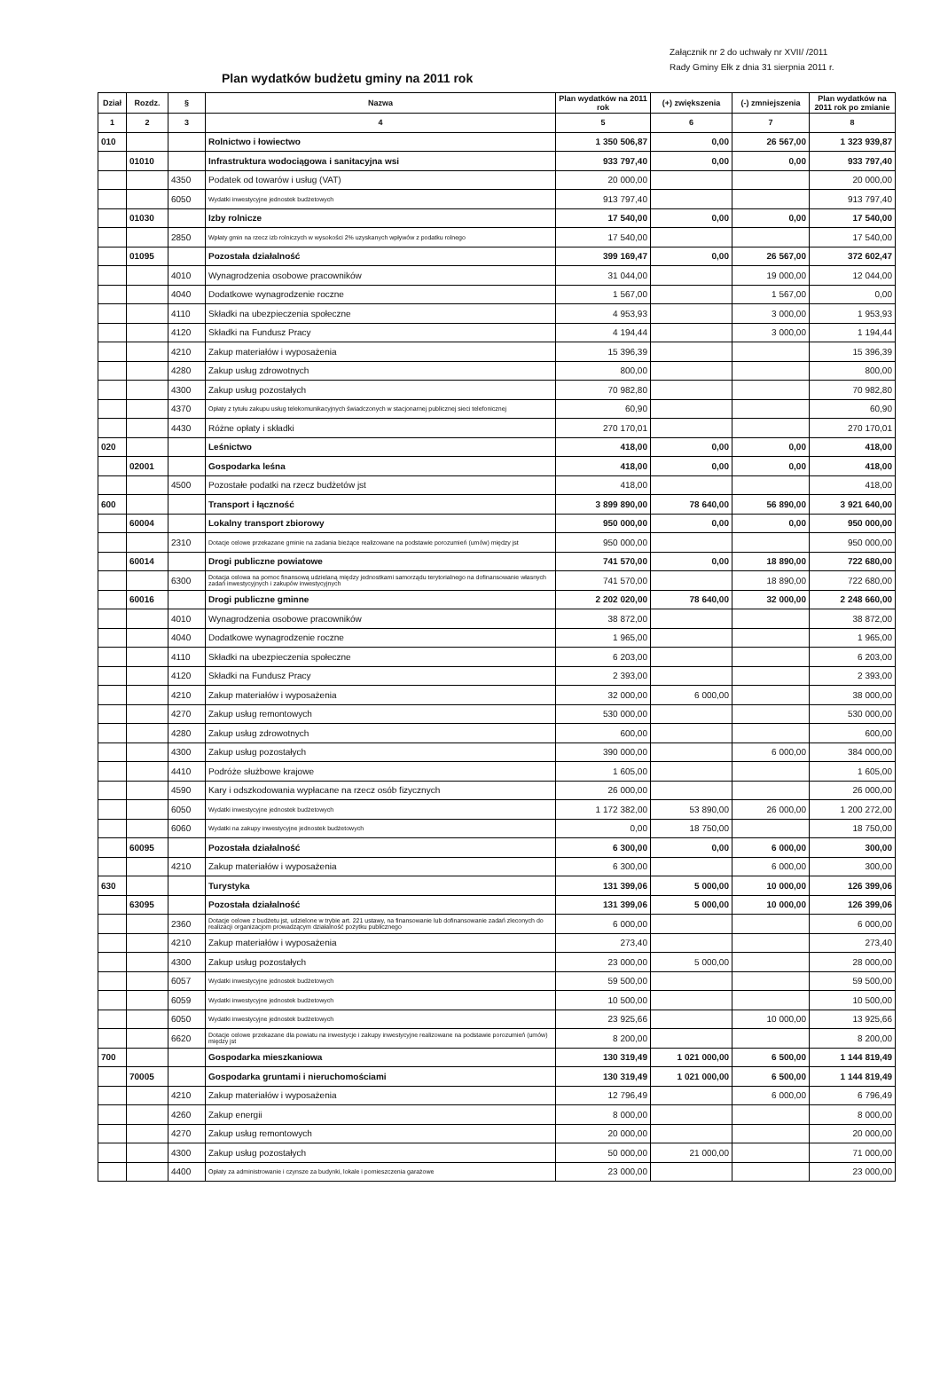Załącznik nr 2 do uchwały nr XVII/ /2011
Rady Gminy Ełk z dnia 31 sierpnia 2011 r.
Plan wydatków budżetu gminy na 2011 rok
| Dział | Rozdz. | § | Nazwa | Plan wydatków na 2011 rok | (+) zwiększenia | (-) zmniejszenia | Plan wydatków na 2011 rok po zmianie |
| --- | --- | --- | --- | --- | --- | --- | --- |
| 1 | 2 | 3 | 4 | 5 | 6 | 7 | 8 |
| 010 | | | Rolnictwo i łowiectwo | 1 350 506,87 | 0,00 | 26 567,00 | 1 323 939,87 |
| | 01010 | | Infrastruktura wodociągowa i sanitacyjna wsi | 933 797,40 | 0,00 | 0,00 | 933 797,40 |
| | | 4350 | Podatek od towarów i usług (VAT) | 20 000,00 | | | 20 000,00 |
| | | 6050 | Wydatki inwestycyjne jednostek budżetowych | 913 797,40 | | | 913 797,40 |
| | 01030 | | Izby rolnicze | 17 540,00 | 0,00 | 0,00 | 17 540,00 |
| | | 2850 | Wpłaty gmin na rzecz izb rolniczych w wysokości 2% uzyskanych wpływów z podatku rolnego | 17 540,00 | | | 17 540,00 |
| | 01095 | | Pozostała działalność | 399 169,47 | 0,00 | 26 567,00 | 372 602,47 |
| | | 4010 | Wynagrodzenia osobowe pracowników | 31 044,00 | | 19 000,00 | 12 044,00 |
| | | 4040 | Dodatkowe wynagrodzenie roczne | 1 567,00 | | 1 567,00 | 0,00 |
| | | 4110 | Składki na ubezpieczenia społeczne | 4 953,93 | | 3 000,00 | 1 953,93 |
| | | 4120 | Składki na Fundusz Pracy | 4 194,44 | | 3 000,00 | 1 194,44 |
| | | 4210 | Zakup materiałów i wyposażenia | 15 396,39 | | | 15 396,39 |
| | | 4280 | Zakup usług zdrowotnych | 800,00 | | | 800,00 |
| | | 4300 | Zakup usług pozostałych | 70 982,80 | | | 70 982,80 |
| | | 4370 | Opłaty z tytułu zakupu usług telekomunikacyjnych świadczonych w stacjonarnej publicznej sieci telefonicznej | 60,90 | | | 60,90 |
| | | 4430 | Różne opłaty i składki | 270 170,01 | | | 270 170,01 |
| 020 | | | Leśnictwo | 418,00 | 0,00 | 0,00 | 418,00 |
| | 02001 | | Gospodarka leśna | 418,00 | 0,00 | 0,00 | 418,00 |
| | | 4500 | Pozostałe podatki na rzecz budżetów jst | 418,00 | | | 418,00 |
| 600 | | | Transport i łączność | 3 899 890,00 | 78 640,00 | 56 890,00 | 3 921 640,00 |
| | 60004 | | Lokalny transport zbiorowy | 950 000,00 | 0,00 | 0,00 | 950 000,00 |
| | | 2310 | Dotacje celowe przekazane gminie na zadania bieżące realizowane na podstawie porozumień (umów) między jst | 950 000,00 | | | 950 000,00 |
| | 60014 | | Drogi publiczne powiatowe | 741 570,00 | 0,00 | 18 890,00 | 722 680,00 |
| | | 6300 | Dotacja celowa na pomoc finansową udzielaną między jednostkami samorządu terytorialnego na dofinansowanie własnych zadań inwestycyjnych i zakupów inwestycyjnych | 741 570,00 | | 18 890,00 | 722 680,00 |
| | 60016 | | Drogi publiczne gminne | 2 202 020,00 | 78 640,00 | 32 000,00 | 2 248 660,00 |
| | | 4010 | Wynagrodzenia osobowe pracowników | 38 872,00 | | | 38 872,00 |
| | | 4040 | Dodatkowe wynagrodzenie roczne | 1 965,00 | | | 1 965,00 |
| | | 4110 | Składki na ubezpieczenia społeczne | 6 203,00 | | | 6 203,00 |
| | | 4120 | Składki na Fundusz Pracy | 2 393,00 | | | 2 393,00 |
| | | 4210 | Zakup materiałów i wyposażenia | 32 000,00 | 6 000,00 | | 38 000,00 |
| | | 4270 | Zakup usług remontowych | 530 000,00 | | | 530 000,00 |
| | | 4280 | Zakup usług zdrowotnych | 600,00 | | | 600,00 |
| | | 4300 | Zakup usług pozostałych | 390 000,00 | | 6 000,00 | 384 000,00 |
| | | 4410 | Podróże służbowe krajowe | 1 605,00 | | | 1 605,00 |
| | | 4590 | Kary i odszkodowania wypłacane na rzecz osób fizycznych | 26 000,00 | | | 26 000,00 |
| | | 6050 | Wydatki inwestycyjne jednostek budżetowych | 1 172 382,00 | 53 890,00 | 26 000,00 | 1 200 272,00 |
| | | 6060 | Wydatki na zakupy inwestycyjne jednostek budżetowych | 0,00 | 18 750,00 | | 18 750,00 |
| | 60095 | | Pozostała działalność | 6 300,00 | 0,00 | 6 000,00 | 300,00 |
| | | 4210 | Zakup materiałów i wyposażenia | 6 300,00 | | 6 000,00 | 300,00 |
| 630 | | | Turystyka | 131 399,06 | 5 000,00 | 10 000,00 | 126 399,06 |
| | 63095 | | Pozostała działalność | 131 399,06 | 5 000,00 | 10 000,00 | 126 399,06 |
| | | 2360 | Dotacje celowe z budżetu jst, udzielone w trybie art. 221 ustawy, na finansowanie lub dofinansowanie zadań zleconych do realizacji organizacjom prowadzącym działalność pożytku publicznego | 6 000,00 | | | 6 000,00 |
| | | 4210 | Zakup materiałów i wyposażenia | 273,40 | | | 273,40 |
| | | 4300 | Zakup usług pozostałych | 23 000,00 | 5 000,00 | | 28 000,00 |
| | | 6057 | Wydatki inwestycyjne jednostek budżetowych | 59 500,00 | | | 59 500,00 |
| | | 6059 | Wydatki inwestycyjne jednostek budżetowych | 10 500,00 | | | 10 500,00 |
| | | 6050 | Wydatki inwestycyjne jednostek budżetowych | 23 925,66 | | 10 000,00 | 13 925,66 |
| | | 6620 | Dotacje celowe przekazane dla powiatu na inwestycje i zakupy inwestycyjne realizowane na podstawie porozumień (umów) między jst | 8 200,00 | | | 8 200,00 |
| 700 | | | Gospodarka mieszkaniowa | 130 319,49 | 1 021 000,00 | 6 500,00 | 1 144 819,49 |
| | 70005 | | Gospodarka gruntami i nieruchomościami | 130 319,49 | 1 021 000,00 | 6 500,00 | 1 144 819,49 |
| | | 4210 | Zakup materiałów i wyposażenia | 12 796,49 | | 6 000,00 | 6 796,49 |
| | | 4260 | Zakup energii | 8 000,00 | | | 8 000,00 |
| | | 4270 | Zakup usług remontowych | 20 000,00 | | | 20 000,00 |
| | | 4300 | Zakup usług pozostałych | 50 000,00 | 21 000,00 | | 71 000,00 |
| | | 4400 | Opłaty za administrowanie i czynsze za budynki, lokale i pomieszczenia garażowe | 23 000,00 | | | 23 000,00 |